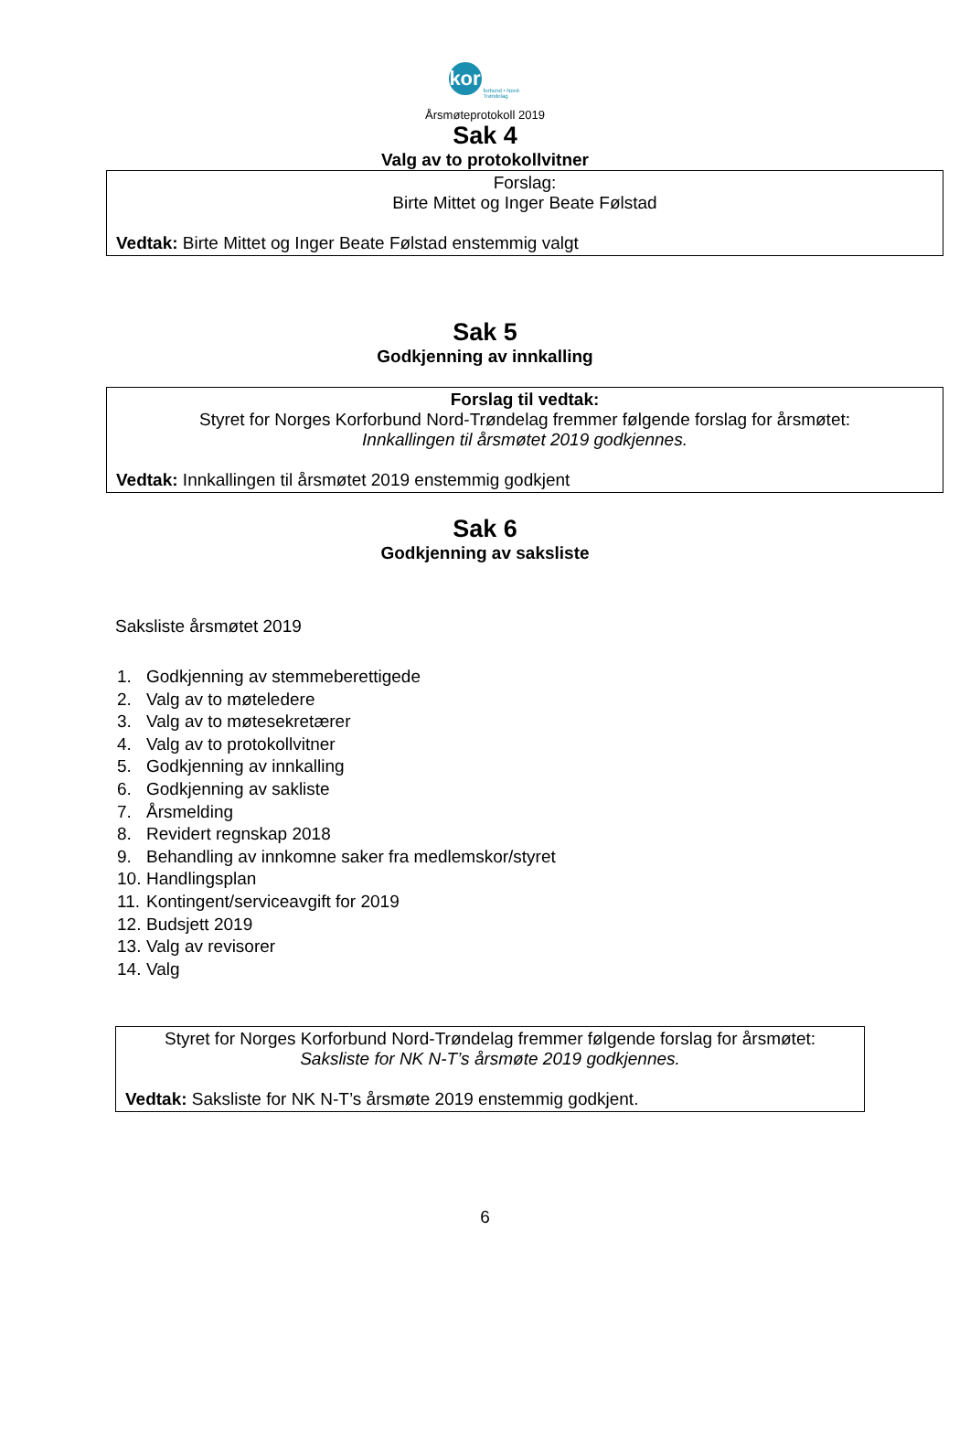kor
forbund • Nord-Trøndelag
Årsmøteprotokoll 2019
Sak 4
Valg av to protokollvitner
Forslag:
Birte Mittet og Inger Beate Følstad
Vedtak: Birte Mittet og Inger Beate Følstad enstemmig valgt
Sak 5
Godkjenning av innkalling
Forslag til vedtak:
Styret for Norges Korforbund Nord-Trøndelag fremmer følgende forslag for årsmøtet:
Innkallingen til årsmøtet 2019 godkjennes.
Vedtak: Innkallingen til årsmøtet 2019 enstemmig godkjent
Sak 6
Godkjenning av saksliste
Saksliste årsmøtet 2019
1. Godkjenning av stemmeberettigede
2. Valg av to møteledere
3. Valg av to møtesekretærer
4. Valg av to protokollvitner
5. Godkjenning av innkalling
6. Godkjenning av sakliste
7. Årsmelding
8. Revidert regnskap 2018
9. Behandling av innkomne saker fra medlemskor/styret
10. Handlingsplan
11. Kontingent/serviceavgift for 2019
12. Budsjett 2019
13. Valg av revisorer
14. Valg
Styret for Norges Korforbund Nord-Trøndelag fremmer følgende forslag for årsmøtet:
Saksliste for NK N-T’s årsmøte 2019 godkjennes.
Vedtak: Saksliste for NK N-T’s årsmøte 2019 enstemmig godkjent.
6